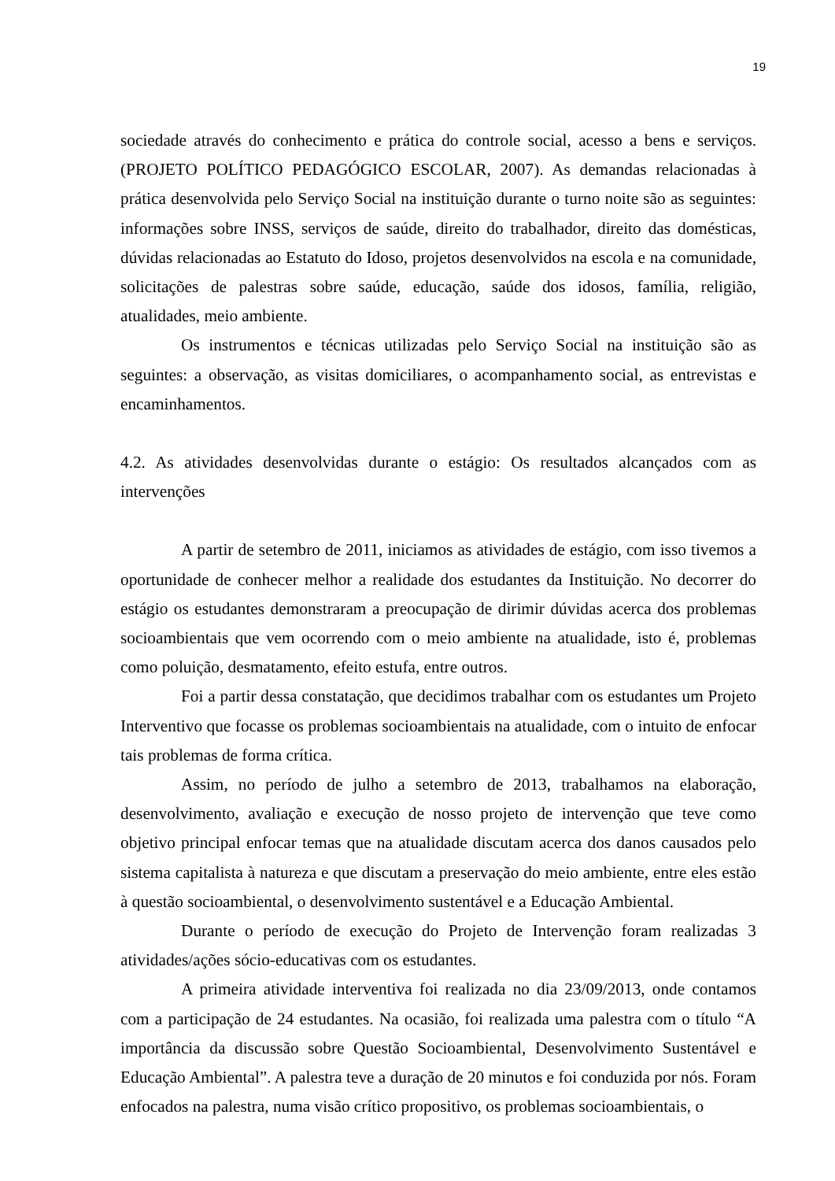19
sociedade através do conhecimento e prática do controle social, acesso a bens e serviços. (PROJETO POLÍTICO PEDAGÓGICO ESCOLAR, 2007). As demandas relacionadas à prática desenvolvida pelo Serviço Social na instituição durante o turno noite são as seguintes: informações sobre INSS, serviços de saúde, direito do trabalhador, direito das domésticas, dúvidas relacionadas ao Estatuto do Idoso, projetos desenvolvidos na escola e na comunidade, solicitações de palestras sobre saúde, educação, saúde dos idosos, família, religião, atualidades, meio ambiente.
Os instrumentos e técnicas utilizadas pelo Serviço Social na instituição são as seguintes: a observação, as visitas domiciliares, o acompanhamento social, as entrevistas e encaminhamentos.
4.2. As atividades desenvolvidas durante o estágio: Os resultados alcançados com as intervenções
A partir de setembro de 2011, iniciamos as atividades de estágio, com isso tivemos a oportunidade de conhecer melhor a realidade dos estudantes da Instituição. No decorrer do estágio os estudantes demonstraram a preocupação de dirimir dúvidas acerca dos problemas socioambientais que vem ocorrendo com o meio ambiente na atualidade, isto é, problemas como poluição, desmatamento, efeito estufa, entre outros.
Foi a partir dessa constatação, que decidimos trabalhar com os estudantes um Projeto Interventivo que focasse os problemas socioambientais na atualidade, com o intuito de enfocar tais problemas de forma crítica.
Assim, no período de julho a setembro de 2013, trabalhamos na elaboração, desenvolvimento, avaliação e execução de nosso projeto de intervenção que teve como objetivo principal enfocar temas que na atualidade discutam acerca dos danos causados pelo sistema capitalista à natureza e que discutam a preservação do meio ambiente, entre eles estão à questão socioambiental, o desenvolvimento sustentável e a Educação Ambiental.
Durante o período de execução do Projeto de Intervenção foram realizadas 3 atividades/ações sócio-educativas com os estudantes.
A primeira atividade interventiva foi realizada no dia 23/09/2013, onde contamos com a participação de 24 estudantes. Na ocasião, foi realizada uma palestra com o título “A importância da discussão sobre Questão Socioambiental, Desenvolvimento Sustentável e Educação Ambiental”. A palestra teve a duração de 20 minutos e foi conduzida por nós. Foram enfocados na palestra, numa visão crítico propositivo, os problemas socioambientais, o